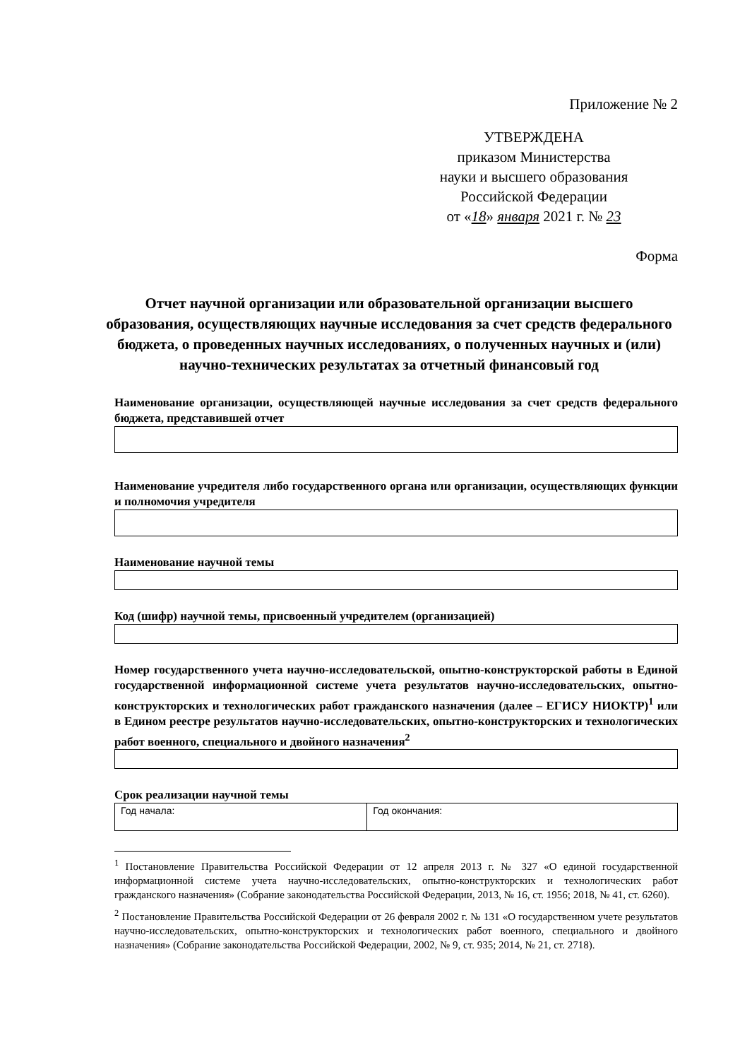Приложение № 2
УТВЕРЖДЕНА
приказом Министерства
науки и высшего образования
Российской Федерации
от «18» января 2021 г. № 23
Форма
Отчет научной организации или образовательной организации высшего образования, осуществляющих научные исследования за счет средств федерального бюджета, о проведенных научных исследованиях, о полученных научных и (или) научно-технических результатах за отчетный финансовый год
Наименование организации, осуществляющей научные исследования за счет средств федерального бюджета, представившей отчет
Наименование учредителя либо государственного органа или организации, осуществляющих функции и полномочия учредителя
Наименование научной темы
Код (шифр) научной темы, присвоенный учредителем (организацией)
Номер государственного учета научно-исследовательской, опытно-конструкторской работы в Единой государственной информационной системе учета результатов научно-исследовательских, опытно-конструкторских и технологических работ гражданского назначения (далее – ЕГИСУ НИОКТР)<sup>1</sup> или в Едином реестре результатов научно-исследовательских, опытно-конструкторских и технологических работ военного, специального и двойного назначения<sup>2</sup>
Срок реализации научной темы
| Год начала: | Год окончания: |
<sup>1</sup> Постановление Правительства Российской Федерации от 12 апреля 2013 г. № 327 «О единой государственной информационной системе учета научно-исследовательских, опытно-конструкторских и технологических работ гражданского назначения» (Собрание законодательства Российской Федерации, 2013, № 16, ст. 1956; 2018, № 41, ст. 6260).
<sup>2</sup> Постановление Правительства Российской Федерации от 26 февраля 2002 г. № 131 «О государственном учете результатов научно-исследовательских, опытно-конструкторских и технологических работ военного, специального и двойного назначения» (Собрание законодательства Российской Федерации, 2002, № 9, ст. 935; 2014, № 21, ст. 2718).